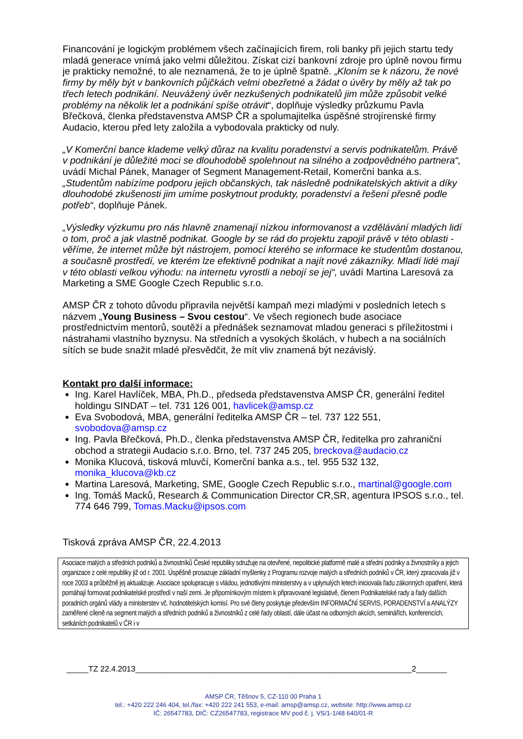Financování je logickým problémem všech začínajících firem, roli banky při jejich startu tedy mladá generace vnímá jako velmi důležitou. Získat cizí bankovní zdroje pro úplně novou firmu je prakticky nemožné, to ale neznamená, že to je úplně špatně. „Kloním se k názoru, že nové firmy by měly být v bankovních půjčkách velmi obezřetné a žádat o úvěry by měly až tak po třech letech podnikání. Neuvážený úvěr nezkušených podnikatelů jim může způsobit velké problémy na několik let a podnikání spíše otrávit“, doplňuje výsledky průzkumu Pavla Břečková, členka představenstva AMSP ČR a spolumajitelka úspěšné strojírenské firmy Audacio, kterou před lety založila a vybodovala prakticky od nuly.
„V Komerční bance klademe velký důraz na kvalitu poradenství a servis podnikatelům. Právě v podnikání je důležité moci se dlouhodobě spolehnout na silného a zodpovědného partnera“, uvádí Michal Pánek, Manager of Segment Management-Retail, Komerční banka a.s. „Studentům nabízíme podporu jejich občanských, tak následně podnikatelských aktivit a díky dlouhodobé zkušenosti jim umíme poskytnout produkty, poradenství a řešení přesně podle potřeb“, doplňuje Pánek.
„Výsledky výzkumu pro nás hlavně znamenají nízkou informovanost a vzdělávání mladých lidí o tom, proč a jak vlastně podnikat. Google by se rád do projektu zapojil právě v této oblasti - věříme, že internet může být nástrojem, pomocí kterého se informace ke studentům dostanou, a současně prostředí, ve kterém lze efektivně podnikat a najít nové zákazníky. Mladí lidé mají v této oblasti velkou výhodu: na internetu vyrostli a nebojí se jej“, uvádí Martina Laresová za Marketing a SME Google Czech Republic s.r.o.
AMSP ČR z tohoto důvodu připravila největší kampaň mezi mladými v posledních letech s názvem „Young Business – Svou cestou“. Ve všech regionech bude asociace prostřednictvím mentorů, soutěží a přednášek seznamovat mladou generaci s příležitostmi i nástrahami vlastního byznysu. Na středních a vysokých školách, v hubech a na sociálních sítích se bude snažit mladé přesvědčit, že mít vliv znamená být nezávislý.
Kontakt pro další informace:
Ing. Karel Havlíček, MBA, Ph.D., předseda představenstva AMSP ČR, generální ředitel holdingu SINDAT – tel. 731 126 001, havlicek@amsp.cz
Eva Svobodová, MBA, generální ředitelka AMSP ČR – tel. 737 122 551, svobodova@amsp.cz
Ing. Pavla Břečková, Ph.D., členka představenstva AMSP ČR, ředitelka pro zahraniční obchod a strategii Audacio s.r.o. Brno, tel. 737 245 205, breckova@audacio.cz
Monika Klucová, tisková mluvčí, Komerční banka a.s., tel. 955 532 132, monika_klucova@kb.cz
Martina Laresová, Marketing, SME, Google Czech Republic s.r.o., martinal@google.com
Ing. Tomáš Macků, Research & Communication Director CR,SR, agentura IPSOS s.r.o., tel. 774 646 799, Tomas.Macku@ipsos.com
Tisková zpráva AMSP ČR, 22.4.2013
Asociace malých a středních podniků a živnostníků České republiky sdružuje na otevřené, nepolitické platformě malé a střední podniky a živnostníky a jejich organizace z celé republiky již od r. 2001. Úspěšně prosazuje základní myšlenky z Programu rozvoje malých a středních podniků v ČR, který zpracovala již v roce 2003 a průběžně jej aktualizuje. Asociace spolupracuje s vládou, jednotlivými ministerstvy a v uplynulých letech iniciovala řadu zákonných opatření, která pomáhají formovat podnikatelské prostředí v naší zemi. Je připomínkovým místem k připravované legislativě, členem Podnikatelské rady a řady dalších poradních orgánů vlády a ministerstev vč. hodnotitelských komisí. Pro své členy poskytuje především INFORMAČNÍ SERVIS, PORADENSTVÍ a ANALÝZY zaměřené cíleně na segment malých a středních podniků a živnostníků z celé řady oblastí, dále účast na odborných akcích, seminářích, konferencích, setkáních podnikatelů v ČR i v
_____TZ 22.4.2013_______________________________________________________________2_______
AMSP ČR, Těšnov 5, CZ-110 00 Praha 1
tel.: +420 222 246 404, tel./fax: +420 222 241 553, e-mail: amsp@amsp.cz, website: http://www.amsp.cz
IČ: 26547783, DIČ: CZ26547783, registrace MV pod č. j. VS/1-1/48 640/01-R